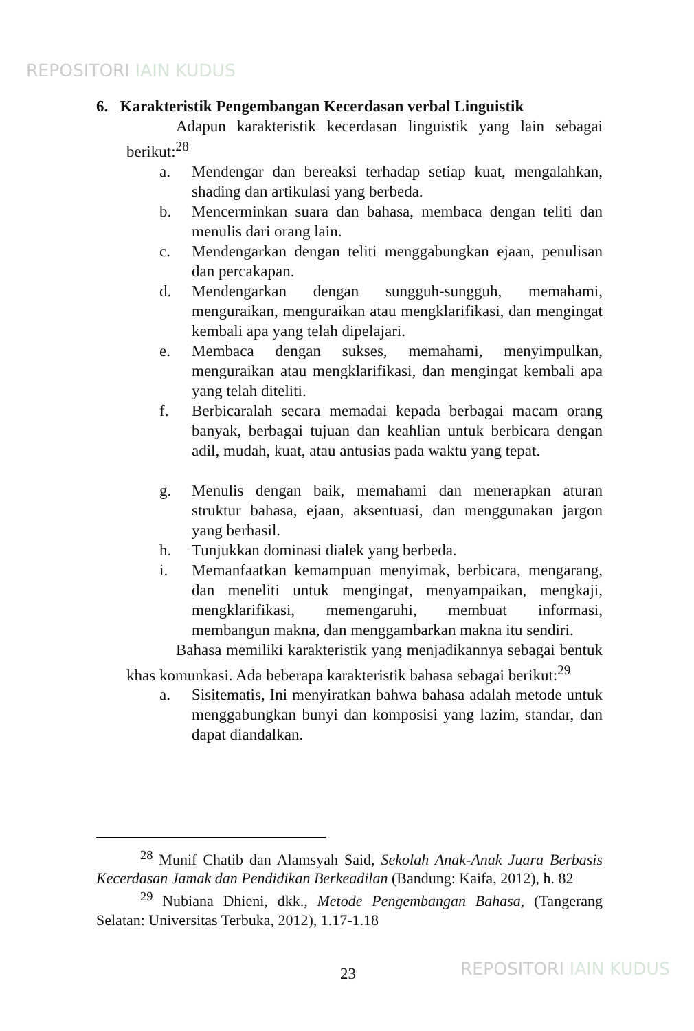REPOSITORI IAIN KUDUS
6. Karakteristik Pengembangan Kecerdasan verbal Linguistik
Adapun karakteristik kecerdasan linguistik yang lain sebagai berikut:<sup>28</sup>
a. Mendengar dan bereaksi terhadap setiap kuat, mengalahkan, shading dan artikulasi yang berbeda.
b. Mencerminkan suara dan bahasa, membaca dengan teliti dan menulis dari orang lain.
c. Mendengarkan dengan teliti menggabungkan ejaan, penulisan dan percakapan.
d. Mendengarkan dengan sungguh-sungguh, memahami, menguraikan, menguraikan atau mengklarifikasi, dan mengingat kembali apa yang telah dipelajari.
e. Membaca dengan sukses, memahami, menyimpulkan, menguraikan atau mengklarifikasi, dan mengingat kembali apa yang telah diteliti.
f. Berbicaralah secara memadai kepada berbagai macam orang banyak, berbagai tujuan dan keahlian untuk berbicara dengan adil, mudah, kuat, atau antusias pada waktu yang tepat.
g. Menulis dengan baik, memahami dan menerapkan aturan struktur bahasa, ejaan, aksentuasi, dan menggunakan jargon yang berhasil.
h. Tunjukkan dominasi dialek yang berbeda.
i. Memanfaatkan kemampuan menyimak, berbicara, mengarang, dan meneliti untuk mengingat, menyampaikan, mengkaji, mengklarifikasi, memengaruhi, membuat informasi, membangun makna, dan menggambarkan makna itu sendiri.
Bahasa memiliki karakteristik yang menjadikannya sebagai bentuk khas komunkasi. Ada beberapa karakteristik bahasa sebagai berikut:<sup>29</sup>
a. Sisitematis, Ini menyiratkan bahwa bahasa adalah metode untuk menggabungkan bunyi dan komposisi yang lazim, standar, dan dapat diandalkan.
<sup>28</sup> Munif Chatib dan Alamsyah Said, Sekolah Anak-Anak Juara Berbasis Kecerdasan Jamak dan Pendidikan Berkeadilan (Bandung: Kaifa, 2012), h. 82
<sup>29</sup> Nubiana Dhieni, dkk., Metode Pengembangan Bahasa, (Tangerang Selatan: Universitas Terbuka, 2012), 1.17-1.18
23 REPOSITORI IAIN KUDUS